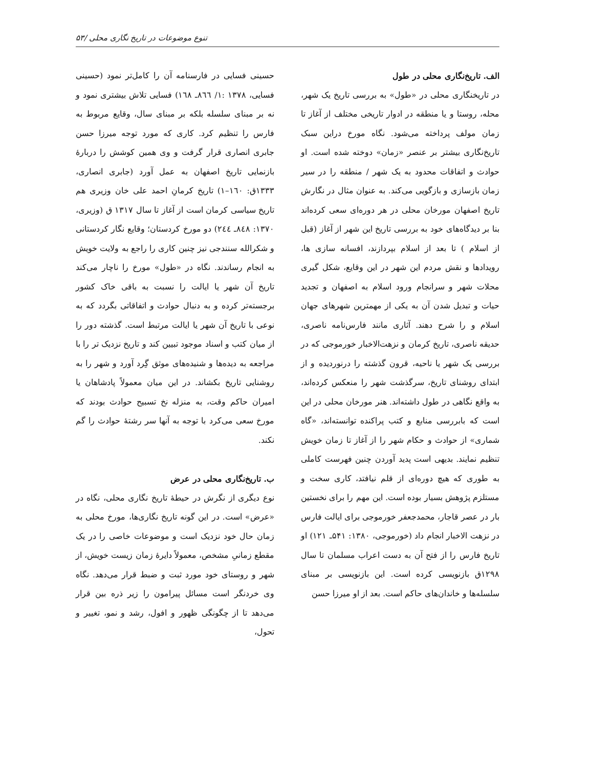تنوع موضوعات در تاریخ نگاری محلی /۵۳
الف. تاریخ‌نگاری محلی در طول
در تاریخنگاری محلی در «طول» به بررسی تاریخ یک شهر، محله، روستا و یا منطقه در ادوار تاریخی مختلف از آغاز تا زمان مولف پرداخته می‌شود. نگاه مورخ دراین سبک تاریخ‌نگاری بیشتر بر عنصر «زمان» دوخته شده است. او حوادث و اتفاقات محدود به یک شهر / منطقه را در سیر زمان بازسازی و بازگویی می‌کند. به عنوان مثال در نگارش تاریخ اصفهان مورخان محلی در هر دوره‌ای سعی کرده‌اند بنا بر دیدگاه‌های خود به بررسی تاریخ این شهر از آغاز (قبل از اسلام ) تا بعد از اسلام بپردازند، افسانه سازی ها، رویدادها و نقش مردم این شهر در این وقایع، شکل گیری محلات شهر و سرانجام ورود اسلام به اصفهان و تجدید حیات و تبدیل شدن آن به یکی از مهمترین شهرهای جهان اسلام و را شرح دهند. آثاری مانند فارس‌نامه ناصری، حدیقه ناصری، تاریخ کرمان و نزهت‌الاخبار خورموجی که در بررسی یک شهر یا ناحیه، قرون گذشته را درنوردیده و از ابتدای روشنای تاریخ، سرگذشت شهر را منعکس کرده‌اند، به واقع نگاهی در طول داشته‌اند. هنر مورخان محلی در این است که بابررسی منابع و کتب پراکنده توانسته‌اند، «گاه شماری» از حوادث و حکام شهر را از آغاز تا زمان خویش تنظیم نمایند. بدیهی است پدید آوردن چنین فهرست کاملی به طوری که هیچ دوره‌ای از قلم نیافتد، کاری سخت و مستلزم پژوهش بسیار بوده است. این مهم را برای نخستین بار در عصر قاجار، محمدجعفر خورموجی برای ایالت فارس در نزهت الاخبار انجام داد (خورموجی، ۱۳۸۰: ۵۴۱ـ ۱۲۱) او تاریخ فارس را از فتح آن به دست اعراب مسلمان تا سال ۱۲۹۸ق بازنویسی کرده است. این بازنویسی بر مبنای سلسله‌ها و خاندان‌های حاکم است. بعد از او میرزا حسن
حسینی فسایی در فارسنامه آن را کامل‌تر نمود (حسینی فسایی، ۱۳۷۸ :۱/ ۸٦٦ـ ۱٦۸) فسایی تلاش بیشتری نمود و نه بر مبنای سلسله بلکه بر مبنای سال، وقایع مربوط به فارس را تنظیم کرد. کاری که مورد توجه میرزا حسن جابری انصاری قرار گرفت و وی همین کوشش را دربارهٔ بازنمایی تاریخ اصفهان به عمل آورد (جابری انصاری، ۱۳۳۳ق: ۱٦۰–۱) تاریخ کرمانِ احمد علی خان وزیری هم تاریخ سیاسی کرمان است از آغاز تا سال ۱۳۱۷ ق (وزیری، ۱۳۷۰: ۸٤۸ـ ۲٤٤) دو مورخ کردستان؛ وقایع نگار کردستانی و شکرالله سنندجی نیز چنین کاری را راجع به ولایت خویش به انجام رساندند. نگاه در «طول» مورخ را ناچار می‌کند تاریخ آن شهر یا ایالت را نسبت به باقی خاک کشور برجسته‌تر کرده و به دنبال حوادث و اتفاقاتی بگردد که به نوعی با تاریخ آن شهر یا ایالت مرتبط است. گذشته دور را از میان کتب و اسناد موجود تبیین کند و تاریخ نزدیک تر را با مراجعه به دیده‌ها و شنیده‌های موثق گِرد آورد و شهر را به روشنایی تاریخ بکشاند. در این میان معمولاً پادشاهان یا امیران حاکم وقت، به منزله نخ تسبیح حوادث بودند که مورخ سعی می‌کرد با توجه به آنها سر رشتهٔ حوادث را گم نکند.
ب. تاریخ‌نگاری محلی در عرض
نوع دیگری از نگرش در حیطهٔ تاریخ نگاری محلی، نگاه در «عرض» است. در این گونه تاریخ نگاری‌ها، مورخ محلی به زمان حال خود نزدیک است و موضوعات خاصی را در یک مقطع زمانیِ مشخص، معمولاً دایرهٔ زمان زیست خویش، از شهر و روستای خود مورد ثبت و ضبط قرار می‌دهد. نگاه وی خردنگر است مسائل پیرامون را زیر ذره بین قرار می‌دهد تا از چگونگی ظهور و افول، رشد و نمو، تغییر و تحول،